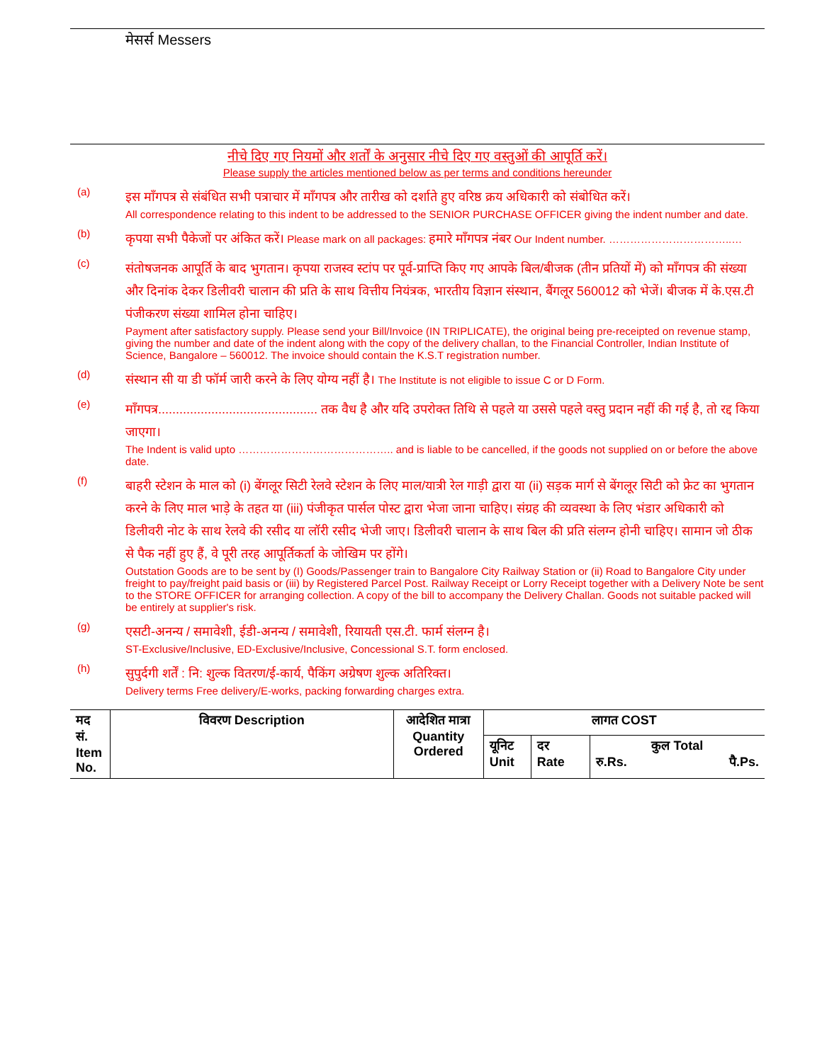मेसर्स Messers
नीचे दिए गए नियमों और शर्तों के अनुसार नीचे दिए गए वस्तुओं की आपूर्ति करें।
Please supply the articles mentioned below as per terms and conditions hereunder
(a)
इस माँगपत्र से संबंधित सभी पत्राचार में माँगपत्र और तारीख को दर्शाते हुए वरिष्ठ क्रय अधिकारी को संबोधित करें।
All correspondence relating to this indent to be addressed to the SENIOR PURCHASE OFFICER giving the indent number and date.
(b)
कृपया सभी पैकेजों पर अंकित करें। Please mark on all packages: हमारे माँगपत्र नंबर Our Indent number. ……………………………..…
(c)
संतोषजनक आपूर्ति के बाद भुगतान। कृपया राजस्व स्टांप पर पूर्व-प्राप्ति किए गए आपके बिल/बीजक (तीन प्रतियों में) को माँगपत्र की संख्या और दिनांक देकर डिलीवरी चालान की प्रति के साथ वित्तीय नियंत्रक, भारतीय विज्ञान संस्थान, बैंगलूर 560012 को भेजें। बीजक में के.एस.टी पंजीकरण संख्या शामिल होना चाहिए।
Payment after satisfactory supply. Please send your Bill/Invoice (IN TRIPLICATE), the original being pre-receipted on revenue stamp, giving the number and date of the indent along with the copy of the delivery challan, to the Financial Controller, Indian Institute of Science, Bangalore – 560012. The invoice should contain the K.S.T registration number.
(d)
संस्थान सी या डी फॉर्म जारी करने के लिए योग्य नहीं है। The Institute is not eligible to issue C or D Form.
(e)
माँगपत्र............................................. तक वैध है और यदि उपरोक्त तिथि से पहले या उससे पहले वस्तु प्रदान नहीं की गई है, तो रद्द किया जाएगा।
The Indent is valid upto …………………………………….. and is liable to be cancelled, if the goods not supplied on or before the above date.
(f)
बाहरी स्टेशन के माल को (i) बेंगलूर सिटी रेलवे स्टेशन के लिए माल/यात्री रेल गाड़ी द्वारा या (ii) सड़क मार्ग से बेंगलूर सिटी को फ्रेट का भुगतान करने के लिए माल भाड़े के तहत या (iii) पंजीकृत पार्सल पोस्ट द्वारा भेजा जाना चाहिए। संग्रह की व्यवस्था के लिए भंडार अधिकारी को डिलीवरी नोट के साथ रेलवे की रसीद या लॉरी रसीद भेजी जाए। डिलीवरी चालान के साथ बिल की प्रति संलग्न होनी चाहिए। सामान जो ठीक से पैक नहीं हुए हैं, वे पूरी तरह आपूर्तिकर्ता के जोखिम पर होंगे।
Outstation Goods are to be sent by (I) Goods/Passenger train to Bangalore City Railway Station or (ii) Road to Bangalore City under freight to pay/freight paid basis or (iii) by Registered Parcel Post. Railway Receipt or Lorry Receipt together with a Delivery Note be sent to the STORE OFFICER for arranging collection. A copy of the bill to accompany the Delivery Challan. Goods not suitable packed will be entirely at supplier's risk.
(g)
एसटी-अनन्य / समावेशी, ईडी-अनन्य / समावेशी, रियायती एस.टी. फार्म संलग्न है।
ST-Exclusive/Inclusive, ED-Exclusive/Inclusive, Concessional S.T. form enclosed.
(h)
सुपुर्दगी शर्तें : नि: शुल्क वितरण/ई-कार्य, पैकिंग अग्रेषण शुल्क अतिरिक्त।
Delivery terms Free delivery/E-works, packing forwarding charges extra.
| मद सं. Item No. | विवरण Description | आदेशित मात्रा Quantity Ordered | लागत COST | | |
| --- | --- | --- | --- | --- | --- |
| | | | यूनिट Unit | दर Rate | कुल Total रु.Rs. पै.Ps. |